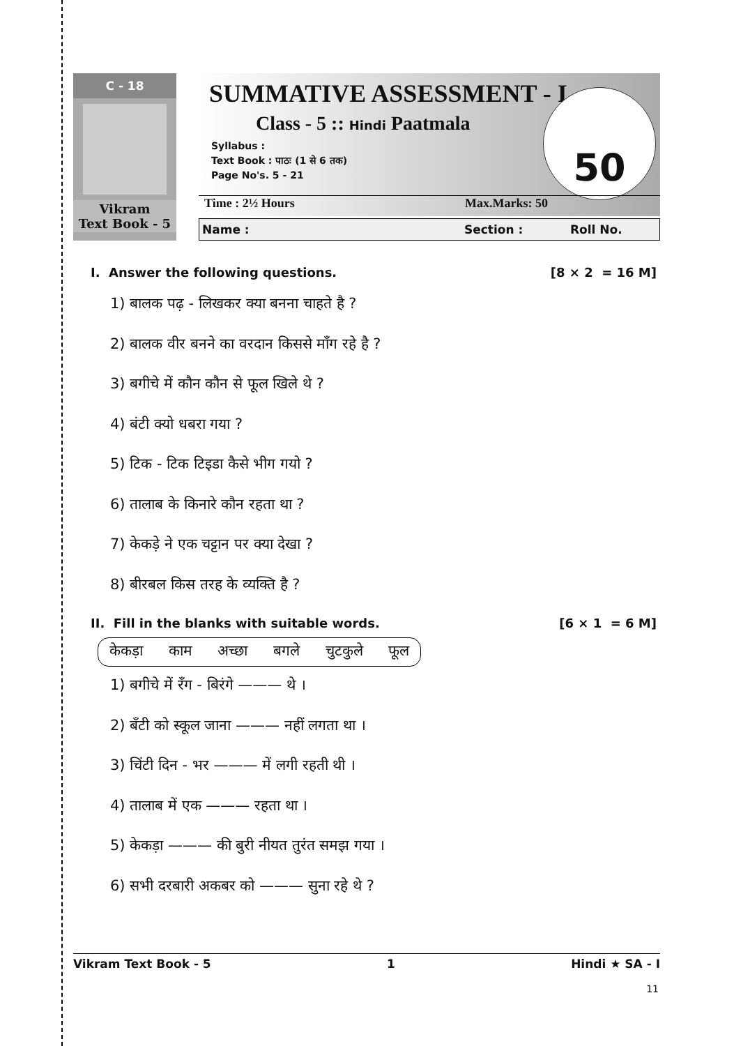C - 18
Vikram
Text Book - 5
SUMMATIVE ASSESSMENT - I
Class - 5 :: Hindi Paatmala
Syllabus :
Text Book : पाठः (1 से 6 तक)
Page No's. 5 - 21
50
Time : 2½ Hours Max.Marks: 50
Name : Section : Roll No.
I. Answer the following questions. [8 × 2 = 16 M]
1) बालक पढ़ - लिखकर क्या बनना चाहते है ?
2) बालक वीर बनने का वरदान किससे माँग रहे है ?
3) बगीचे में कौन कौन से फूल खिले थे ?
4) बंटी क्यो धबरा गया ?
5) टिक - टिक टिइडा कैसे भीग गयो ?
6) तालाब के किनारे कौन रहता था ?
7) केकड़े ने एक चट्टान पर क्या देखा ?
8) बीरबल किस तरह के व्यक्ति है ?
II. Fill in the blanks with suitable words. [6 × 1 = 6 M]
केकड़ा काम अच्छा बगले चुटकुले फूल
1) बगीचे में रँग - बिरंगे ——— थे ।
2) बँटी को स्कूल जाना ——— नहीं लगता था ।
3) चिंटी दिन - भर ——— में लगी रहती थी ।
4) तालाब में एक ——— रहता था ।
5) केकड़ा ——— की बुरी नीयत तुरंत समझ गया ।
6) सभी दरबारी अकबर को ——— सुना रहे थे ?
Vikram Text Book - 5 1 Hindi ★ SA - I
11